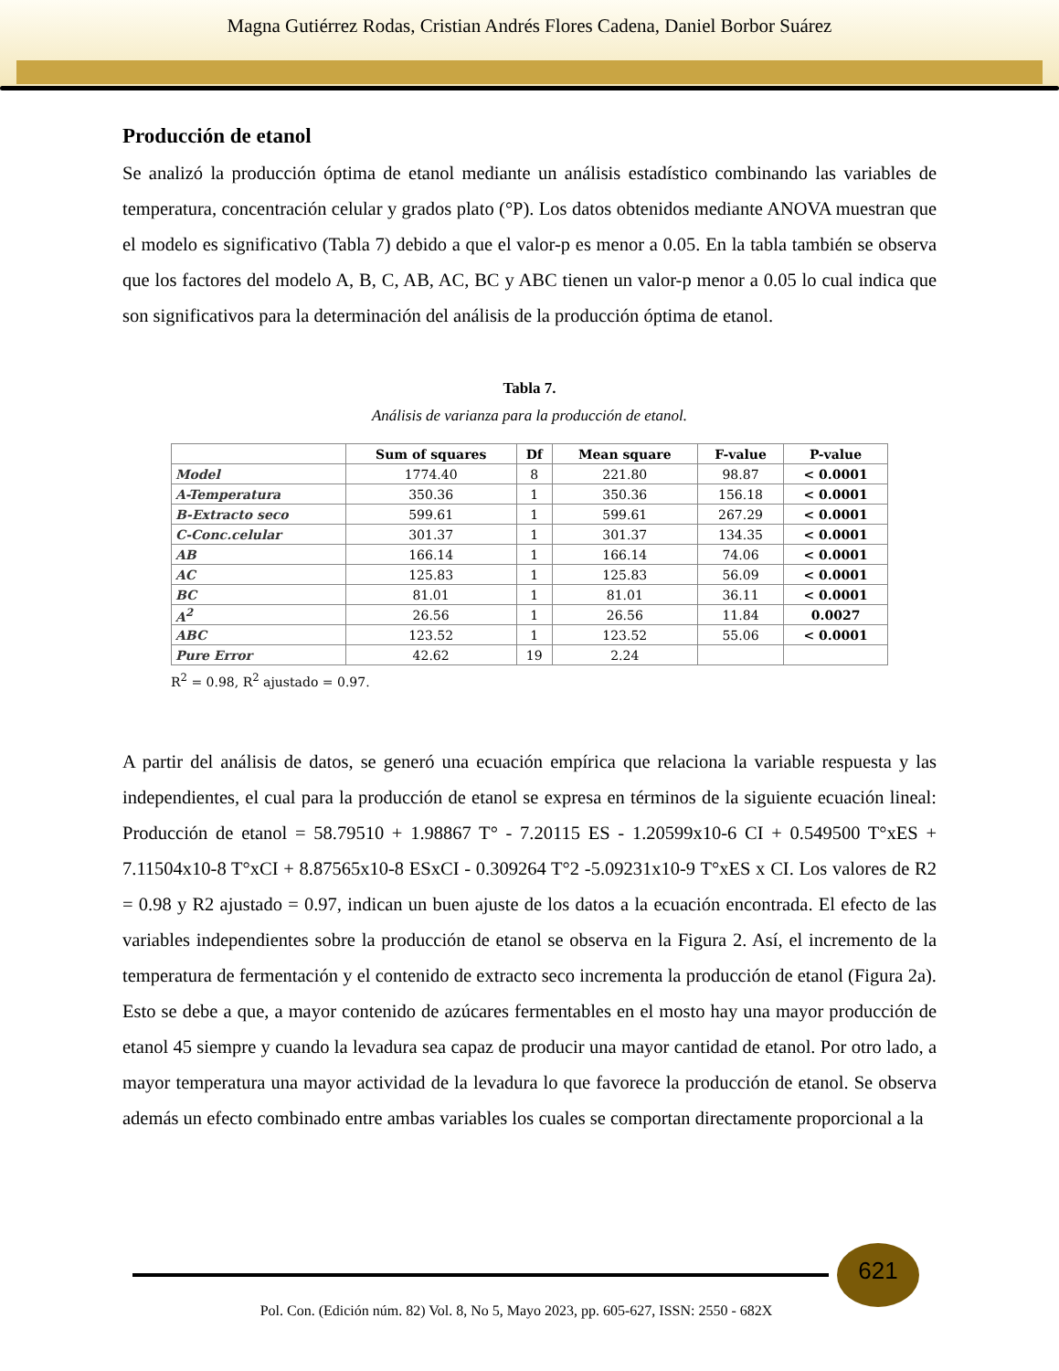Magna Gutiérrez Rodas, Cristian Andrés Flores Cadena, Daniel Borbor Suárez
Producción de etanol
Se analizó la producción óptima de etanol mediante un análisis estadístico combinando las variables de temperatura, concentración celular y grados plato (°P). Los datos obtenidos mediante ANOVA muestran que el modelo es significativo (Tabla 7) debido a que el valor-p es menor a 0.05. En la tabla también se observa que los factores del modelo A, B, C, AB, AC, BC y ABC tienen un valor-p menor a 0.05 lo cual indica que son significativos para la determinación del análisis de la producción óptima de etanol.
Tabla 7.
Análisis de varianza para la producción de etanol.
| | Sum of squares | Df | Mean square | F-value | P-value |
| --- | --- | --- | --- | --- | --- |
| Model | 1774.40 | 8 | 221.80 | 98.87 | < 0.0001 |
| A-Temperatura | 350.36 | 1 | 350.36 | 156.18 | < 0.0001 |
| B-Extracto seco | 599.61 | 1 | 599.61 | 267.29 | < 0.0001 |
| C-Conc.celular | 301.37 | 1 | 301.37 | 134.35 | < 0.0001 |
| AB | 166.14 | 1 | 166.14 | 74.06 | < 0.0001 |
| AC | 125.83 | 1 | 125.83 | 56.09 | < 0.0001 |
| BC | 81.01 | 1 | 81.01 | 36.11 | < 0.0001 |
| A<sup>2</sup> | 26.56 | 1 | 26.56 | 11.84 | 0.0027 |
| ABC | 123.52 | 1 | 123.52 | 55.06 | < 0.0001 |
| Pure Error | 42.62 | 19 | 2.24 | | |
R<sup>2</sup> = 0.98, R<sup>2</sup> ajustado = 0.97.
A partir del análisis de datos, se generó una ecuación empírica que relaciona la variable respuesta y las independientes, el cual para la producción de etanol se expresa en términos de la siguiente ecuación lineal: Producción de etanol = 58.79510 + 1.98867 T° - 7.20115 ES - 1.20599x10-6 CI + 0.549500 T°xES + 7.11504x10-8 T°xCI + 8.87565x10-8 ESxCI - 0.309264 T°2 -5.09231x10-9 T°xES x CI. Los valores de R2 = 0.98 y R2 ajustado = 0.97, indican un buen ajuste de los datos a la ecuación encontrada. El efecto de las variables independientes sobre la producción de etanol se observa en la Figura 2. Así, el incremento de la temperatura de fermentación y el contenido de extracto seco incrementa la producción de etanol (Figura 2a). Esto se debe a que, a mayor contenido de azúcares fermentables en el mosto hay una mayor producción de etanol 45 siempre y cuando la levadura sea capaz de producir una mayor cantidad de etanol. Por otro lado, a mayor temperatura una mayor actividad de la levadura lo que favorece la producción de etanol. Se observa además un efecto combinado entre ambas variables los cuales se comportan directamente proporcional a la
621
Pol. Con. (Edición núm. 82) Vol. 8, No 5, Mayo 2023, pp. 605-627, ISSN: 2550 - 682X